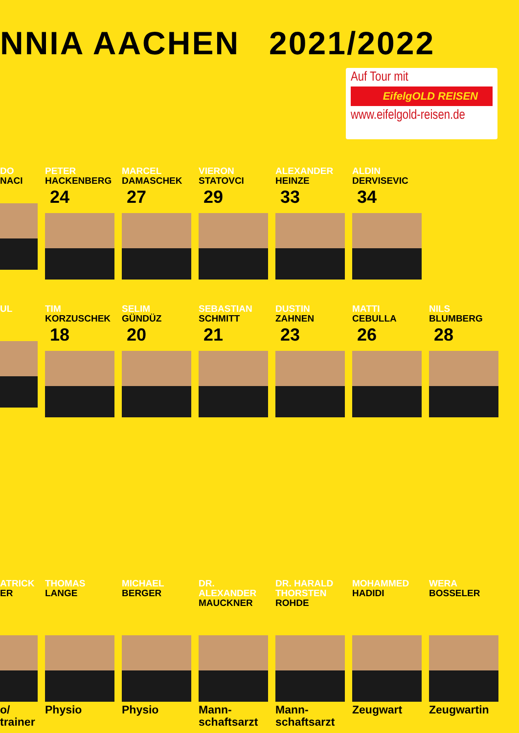NNIA AACHEN 2021/2022
Auf Tour mit
EifelgOLD REISEN
www.eifelgold-reisen.de
DO
NACI
PETER
HACKENBERG
24
MARCEL
DAMASCHEK
27
VIERON
STATOVCI
29
ALEXANDER
HEINZE
33
ALDIN
DERVISEVIC
34
UL TIM
KORZUSCHEK
18
SELIM
GÜNDÜZ
20
SEBASTIAN
SCHMITT
21
DUSTIN
ZAHNEN
23
MATTI
CEBULLA
26
NILS
BLUMBERG
28
ATRICK
ER
o/
trainer
THOMAS
LANGE
Physio
MICHAEL
BERGER
Physio
DR.
ALEXANDER
MAUCKNER
Mann-
schaftsarzt
DR. HARALD
THORSTEN
ROHDE
Mann-
schaftsarzt
MOHAMMED
HADIDI
Zeugwart
WERA
BOSSELER
Zeugwartin